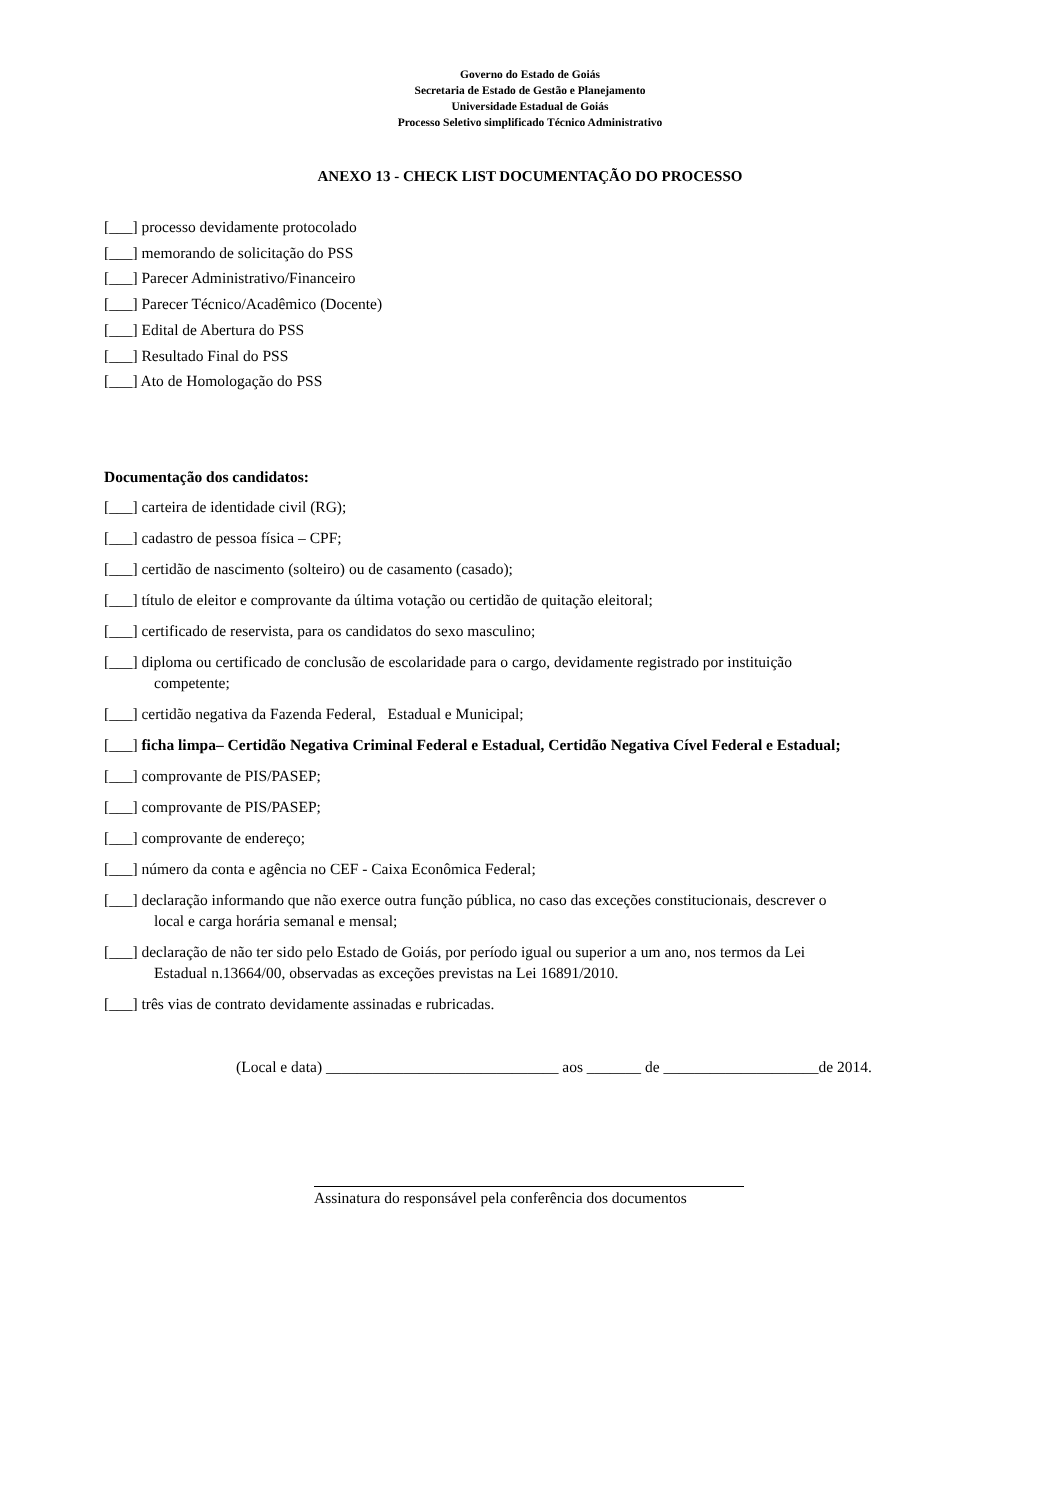Governo do Estado de Goiás
Secretaria de Estado de Gestão e Planejamento
Universidade Estadual de Goiás
Processo Seletivo simplificado Técnico Administrativo
ANEXO 13 - CHECK LIST DOCUMENTAÇÃO DO PROCESSO
[___] processo devidamente protocolado
[___] memorando de solicitação do PSS
[___] Parecer Administrativo/Financeiro
[___] Parecer Técnico/Acadêmico (Docente)
[___] Edital de Abertura do PSS
[___] Resultado Final do PSS
[___] Ato de Homologação do PSS
Documentação dos candidatos:
[___] carteira de identidade civil (RG);
[___] cadastro de pessoa física – CPF;
[___] certidão de nascimento (solteiro) ou de casamento (casado);
[___] título de eleitor e comprovante da última votação ou certidão de quitação eleitoral;
[___] certificado de reservista, para os candidatos do sexo masculino;
[___] diploma ou certificado de conclusão de escolaridade para o cargo, devidamente registrado por instituição
competente;
[___] certidão negativa da Fazenda Federal, Estadual e Municipal;
[___] ficha limpa– Certidão Negativa Criminal Federal e Estadual, Certidão Negativa Cível Federal e Estadual;
[___] comprovante de PIS/PASEP;
[___] comprovante de PIS/PASEP;
[___] comprovante de endereço;
[___] número da conta e agência no CEF - Caixa Econômica Federal;
[___] declaração informando que não exerce outra função pública, no caso das exceções constitucionais, descrever o
local e carga horária semanal e mensal;
[___] declaração de não ter sido pelo Estado de Goiás, por período igual ou superior a um ano, nos termos da Lei
Estadual n.13664/00, observadas as exceções previstas na Lei 16891/2010.
[___] três vias de contrato devidamente assinadas e rubricadas.
(Local e data) ______________________________ aos _______ de ____________________de 2014.
Assinatura do responsável pela conferência dos documentos